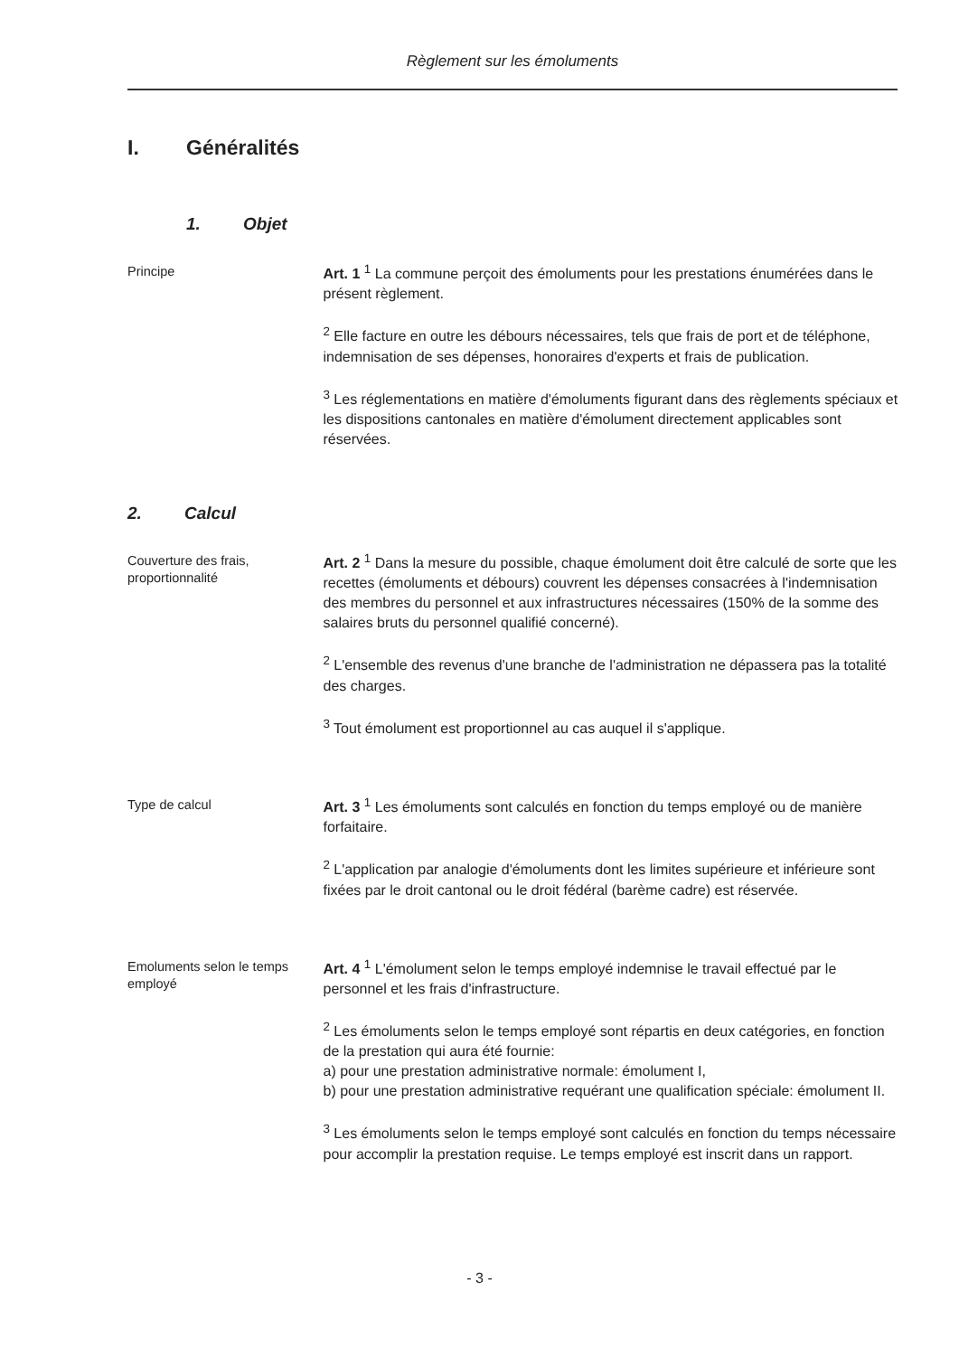Règlement sur les émoluments
I. Généralités
1. Objet
Principe
Art. 1 <sup>1</sup> La commune perçoit des émoluments pour les prestations énumérées dans le présent règlement.
<sup>2</sup> Elle facture en outre les débours nécessaires, tels que frais de port et de téléphone, indemnisation de ses dépenses, honoraires d'experts et frais de publication.
<sup>3</sup> Les réglementations en matière d'émoluments figurant dans des règlements spéciaux et les dispositions cantonales en matière d'émolument directement applicables sont réservées.
2. Calcul
Couverture des frais, proportionnalité
Art. 2 <sup>1</sup> Dans la mesure du possible, chaque émolument doit être calculé de sorte que les recettes (émoluments et débours) couvrent les dépenses consacrées à l'indemnisation des membres du personnel et aux infrastructures nécessaires (150% de la somme des salaires bruts du personnel qualifié concerné).
<sup>2</sup> L'ensemble des revenus d'une branche de l'administration ne dépassera pas la totalité des charges.
<sup>3</sup> Tout émolument est proportionnel au cas auquel il s'applique.
Type de calcul
Art. 3 <sup>1</sup> Les émoluments sont calculés en fonction du temps employé ou de manière forfaitaire.
<sup>2</sup> L'application par analogie d'émoluments dont les limites supérieure et inférieure sont fixées par le droit cantonal ou le droit fédéral (barème cadre) est réservée.
Emoluments selon le temps employé
Art. 4 <sup>1</sup> L'émolument selon le temps employé indemnise le travail effectué par le personnel et les frais d'infrastructure.
<sup>2</sup> Les émoluments selon le temps employé sont répartis en deux catégories, en fonction de la prestation qui aura été fournie:
a) pour une prestation administrative normale: émolument I,
b) pour une prestation administrative requérant une qualification spéciale: émolument II.
<sup>3</sup> Les émoluments selon le temps employé sont calculés en fonction du temps nécessaire pour accomplir la prestation requise. Le temps employé est inscrit dans un rapport.
- 3 -